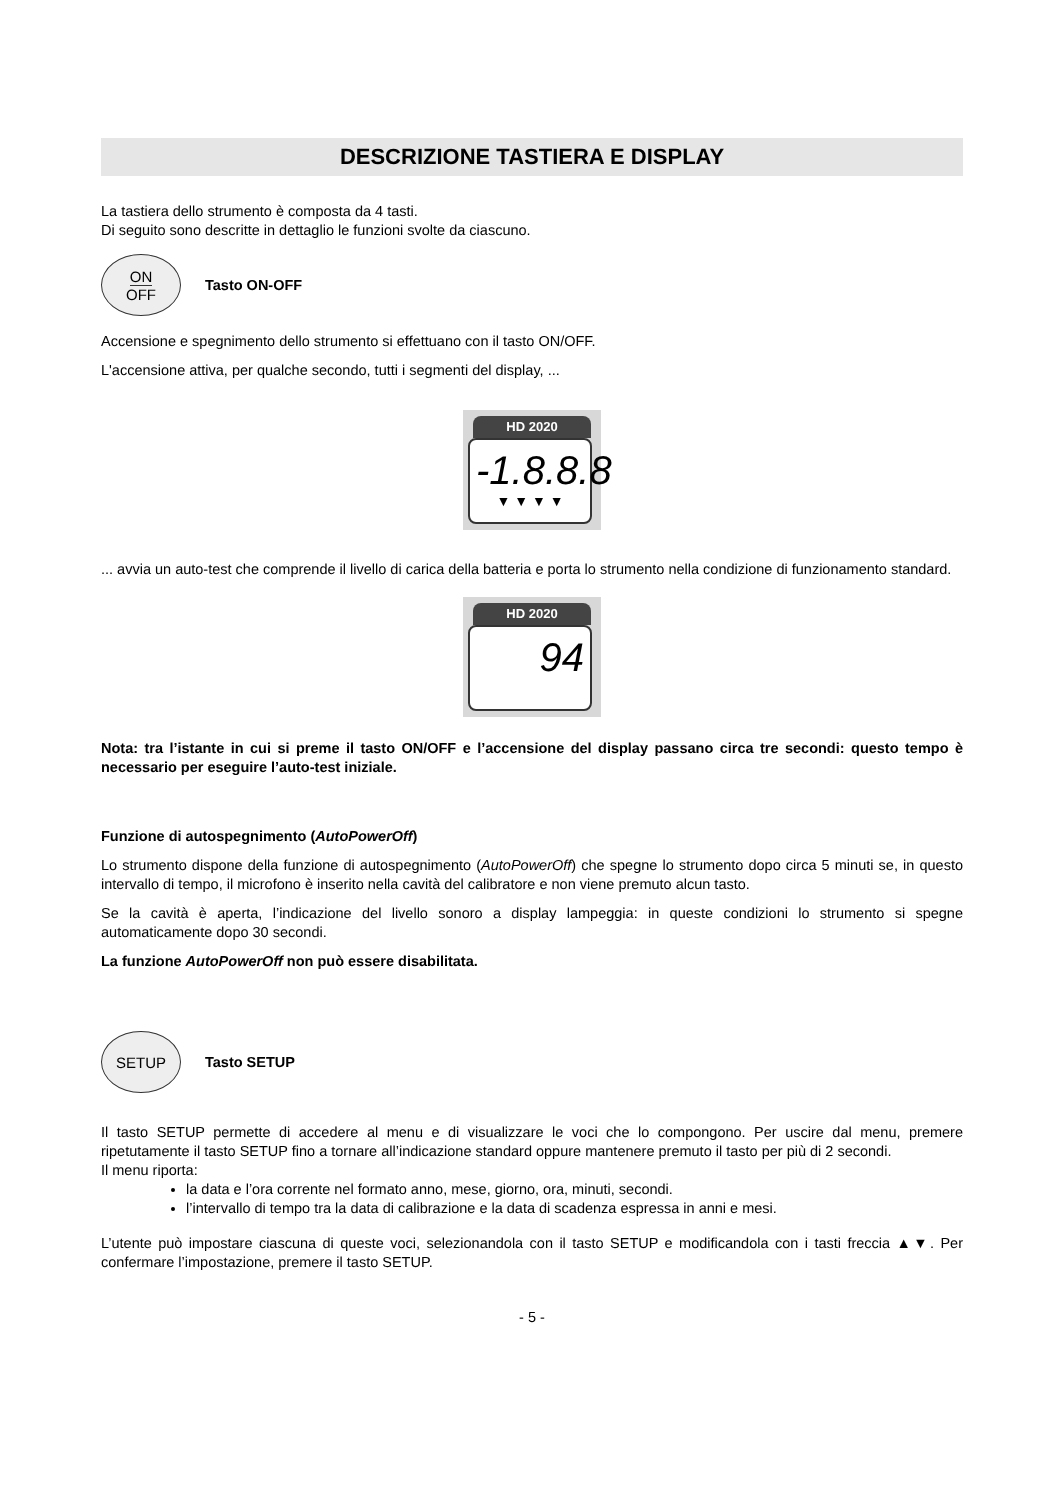DESCRIZIONE TASTIERA E DISPLAY
La tastiera dello strumento è composta da 4 tasti.
Di seguito sono descritte in dettaglio le funzioni svolte da ciascuno.
ON
OFF
Tasto ON-OFF
Accensione e spegnimento dello strumento si effettuano con il tasto ON/OFF.
L'accensione attiva, per qualche secondo, tutti i segmenti del display, ...
HD 2020
-1.8.8.8
▼ ▼ ▼ ▼
... avvia un auto-test che comprende il livello di carica della batteria e porta lo strumento nella condizione di funzionamento standard.
HD 2020
94
Nota: tra l’istante in cui si preme il tasto ON/OFF e l’accensione del display passano circa tre secondi: questo tempo è necessario per eseguire l’auto-test iniziale.
Funzione di autospegnimento (AutoPowerOff)
Lo strumento dispone della funzione di autospegnimento (AutoPowerOff) che spegne lo strumento dopo circa 5 minuti se, in questo intervallo di tempo, il microfono è inserito nella cavità del calibratore e non viene premuto alcun tasto.
Se la cavità è aperta, l’indicazione del livello sonoro a display lampeggia: in queste condizioni lo strumento si spegne automaticamente dopo 30 secondi.
La funzione AutoPowerOff non può essere disabilitata.
SETUP
Tasto SETUP
Il tasto SETUP permette di accedere al menu e di visualizzare le voci che lo compongono. Per uscire dal menu, premere ripetutamente il tasto SETUP fino a tornare all’indicazione standard oppure mantenere premuto il tasto per più di 2 secondi.
Il menu riporta:
la data e l’ora corrente nel formato anno, mese, giorno, ora, minuti, secondi.
l’intervallo di tempo tra la data di calibrazione e la data di scadenza espressa in anni e mesi.
L’utente può impostare ciascuna di queste voci, selezionandola con il tasto SETUP e modificandola con i tasti freccia ▲▼. Per confermare l’impostazione, premere il tasto SETUP.
- 5 -